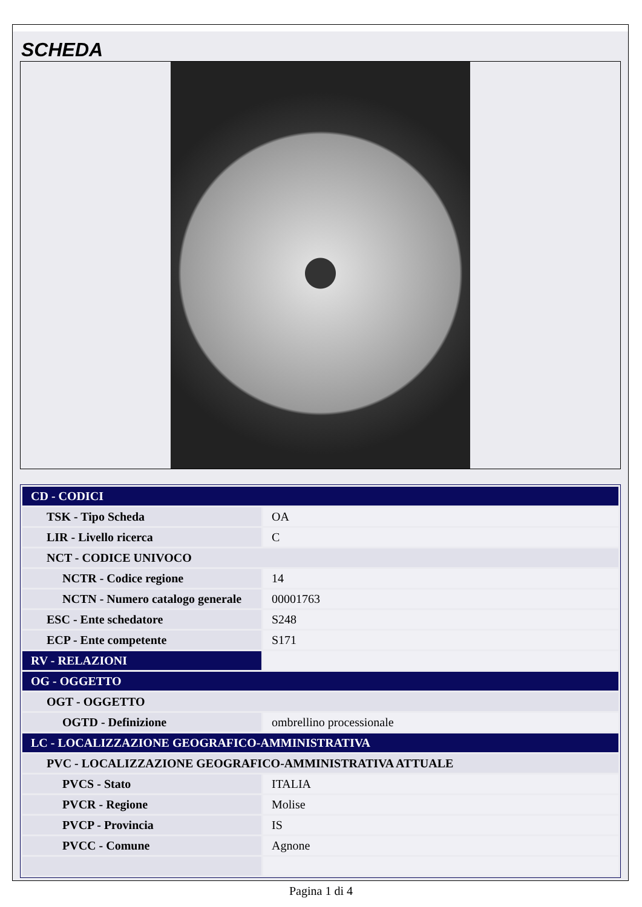SCHEDA
| CD - CODICI | |
| TSK - Tipo Scheda | OA |
| LIR - Livello ricerca | C |
| NCT - CODICE UNIVOCO | |
| NCTR - Codice regione | 14 |
| NCTN - Numero catalogo generale | 00001763 |
| ESC - Ente schedatore | S248 |
| ECP - Ente competente | S171 |
| RV - RELAZIONI | |
| OG - OGGETTO | |
| OGT - OGGETTO | |
| OGTD - Definizione | ombrellino processionale |
| LC - LOCALIZZAZIONE GEOGRAFICO-AMMINISTRATIVA | |
| PVC - LOCALIZZAZIONE GEOGRAFICO-AMMINISTRATIVA ATTUALE | |
| PVCS - Stato | ITALIA |
| PVCR - Regione | Molise |
| PVCP - Provincia | IS |
| PVCC - Comune | Agnone |
Pagina 1 di 4